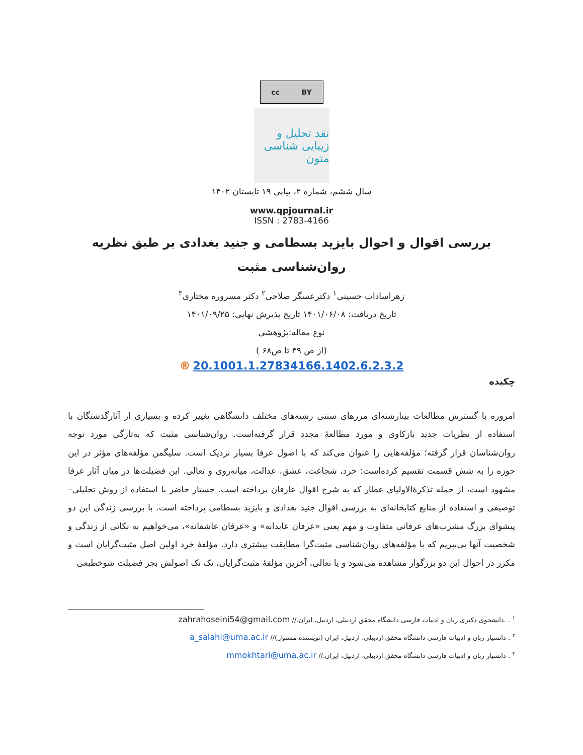cc BY
نقد تحلیل و زیبایی شناسی متون
سال ششم، شماره ۲، پیاپی ۱۹ تابستان ۱۴۰۲
www.qpjournal.ir
ISSN : 2783-4166
بررسی اقوال و احوال بایزید بسطامی و جنید بغدادی بر طبق نظریه روان‌شناسی مثبت
زهراسادات حسینی<sup>۱</sup> دکترعسگر صلاحی<sup>۲</sup> دکتر مسروره مختاری<sup>۳</sup>
تاریخ دریافت: ۱۴۰۱/۰۶/۰۸ تاریخ پذیرش نهایی: ۱۴۰۱/۰۹/۲۵
نوع مقاله:پژوهشی
(از ص ۴۹ تا ص۶۸ )
® 20.1001.1.27834166.1402.6.2.3.2
چکیده
امروزه با گسترش مطالعات بینارشته‌ای مرزهای سنتی رشته‌های مختلف دانشگاهی تغییر کرده و بسیاری از آثارگذشتگان با استفاده از نظریات جدید بازکاوی و مورد مطالعهٔ مجدد قرار گرفته‌است. روان‌شناسی مثبت که به‌تازگی مورد توجه روان‌شناسان قرار گرفته؛ مؤلفه‌هایی را عنوان می‌کند که با اصول عرفا بسیار نزدیک است. سلیگمن مؤلفه‌های مؤثر در این حوزه را به شش قسمت تقسیم کرده‌است: خرد، شجاعت، عشق، عدالت، میانه‌روی و تعالی. این فضیلت‌ها در میان آثار عرفا مشهود است، از جمله تذکرۀالاولیای عطار که به شرح اقوال عارفان پرداخته است. جستار حاضر با استفاده از روش تحلیلی– توصیفی و استفاده از منابع کتابخانه‌ای به بررسی اقوال جنید بغدادی و بایزید بسطامی پرداخته است. با بررسی زندگی این دو پیشوای بزرگ مشرب‌های عرفانی متفاوت و مهم یعنی «عرفان عابدانه» و «عرفان عاشقانه»، می‌خواهیم به نکاتی از زندگی و شخصیت آنها پی‌ببریم که با مؤلفه‌های روان‌شناسی مثبت‌گرا مطابقت بیشتری دارد. مؤلفۀ خرد اولین اصل مثبت‌گرایان است و مکرر در احوال این دو بزرگوار مشاهده می‌شود و یا تعالی، آخرین مؤلفۀ مثبت‌گرایان، تک تک اصولش بجز فضیلت شوخطبعی
<sup>۱</sup> . .دانشجوی دکتری زبان و ادبیات فارسی دانشگاه محقق اردبیلی، اردبیل، ایران.// zahrahoseini54@gmail.com
<sup>۲</sup> . دانشیار زبان و ادبیات فارسی دانشگاه محقق اردبیلی، اردبیل، ایران (نویسنده مسئول)// a_salahi@uma.ac.ir
<sup>۳</sup> . دانشیار زبان و ادبیات فارسی دانشگاه محقق اردبیلی، اردبیل، ایران.// mmokhtari@uma.ac.ir